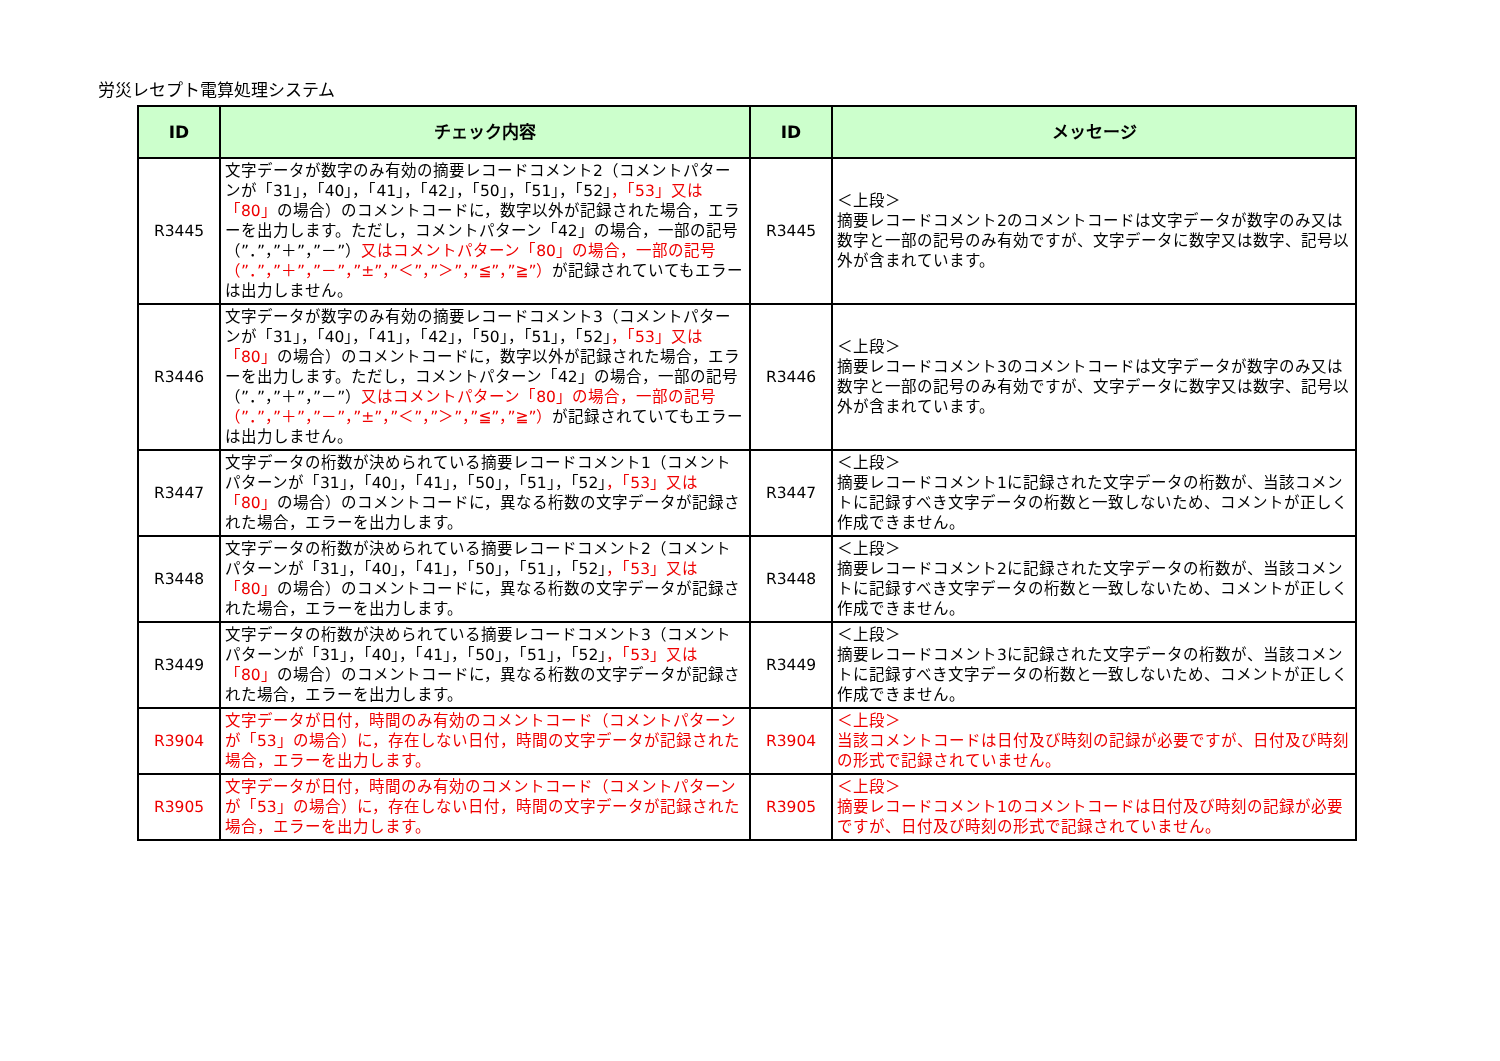労災レセプト電算処理システム
| ID | チェック内容 | ID | メッセージ |
| --- | --- | --- | --- |
| R3445 | 文字データが数字のみ有効の摘要レコードコメント2（コメントパターンが「31」，「40」，「41」，「42」，「50」，「51」，「52」 ，「53」又は「80」 の場合）のコメントコードに，数字以外が記録された場合，エラーを出力します。ただし，コメントパターン「42」の場合，一部の記号（”．”，”＋”，”－”） 又はコメントパターン「80」の場合，一部の記号（”．”，”＋”，”－”，”±”，”＜”，”＞”，”≦”，”≧”） が記録されていてもエラーは出力しません。 | R3445 | ＜上段＞ 摘要レコードコメント2のコメントコードは文字データが数字のみ又は数字と一部の記号のみ有効ですが、文字データに数字又は数字、記号以外が含まれています。 |
| R3446 | 文字データが数字のみ有効の摘要レコードコメント3（コメントパターンが「31」，「40」，「41」，「42」，「50」，「51」，「52」 ，「53」又は「80」 の場合）のコメントコードに，数字以外が記録された場合，エラーを出力します。ただし，コメントパターン「42」の場合，一部の記号（”．”，”＋”，”－”） 又はコメントパターン「80」の場合，一部の記号（”．”，”＋”，”－”，”±”，”＜”，”＞”，”≦”，”≧”） が記録されていてもエラーは出力しません。 | R3446 | ＜上段＞ 摘要レコードコメント3のコメントコードは文字データが数字のみ又は数字と一部の記号のみ有効ですが、文字データに数字又は数字、記号以外が含まれています。 |
| R3447 | 文字データの桁数が決められている摘要レコードコメント1（コメントパターンが「31」，「40」，「41」，「50」，「51」，「52」 ，「53」又は「80」 の場合）のコメントコードに，異なる桁数の文字データが記録された場合，エラーを出力します。 | R3447 | ＜上段＞ 摘要レコードコメント1に記録された文字データの桁数が、当該コメントに記録すべき文字データの桁数と一致しないため、コメントが正しく作成できません。 |
| R3448 | 文字データの桁数が決められている摘要レコードコメント2（コメントパターンが「31」，「40」，「41」，「50」，「51」，「52」 ，「53」又は「80」 の場合）のコメントコードに，異なる桁数の文字データが記録された場合，エラーを出力します。 | R3448 | ＜上段＞ 摘要レコードコメント2に記録された文字データの桁数が、当該コメントに記録すべき文字データの桁数と一致しないため、コメントが正しく作成できません。 |
| R3449 | 文字データの桁数が決められている摘要レコードコメント3（コメントパターンが「31」，「40」，「41」，「50」，「51」，「52」 ，「53」又は「80」 の場合）のコメントコードに，異なる桁数の文字データが記録された場合，エラーを出力します。 | R3449 | ＜上段＞ 摘要レコードコメント3に記録された文字データの桁数が、当該コメントに記録すべき文字データの桁数と一致しないため、コメントが正しく作成できません。 |
| R3904 | 文字データが日付，時間のみ有効のコメントコード（コメントパターンが「53」の場合）に，存在しない日付，時間の文字データが記録された場合，エラーを出力します。 | R3904 | ＜上段＞ 当該コメントコードは日付及び時刻の記録が必要ですが、日付及び時刻の形式で記録されていません。 |
| R3905 | 文字データが日付，時間のみ有効のコメントコード（コメントパターンが「53」の場合）に，存在しない日付，時間の文字データが記録された場合，エラーを出力します。 | R3905 | ＜上段＞ 摘要レコードコメント1のコメントコードは日付及び時刻の記録が必要ですが、日付及び時刻の形式で記録されていません。 |